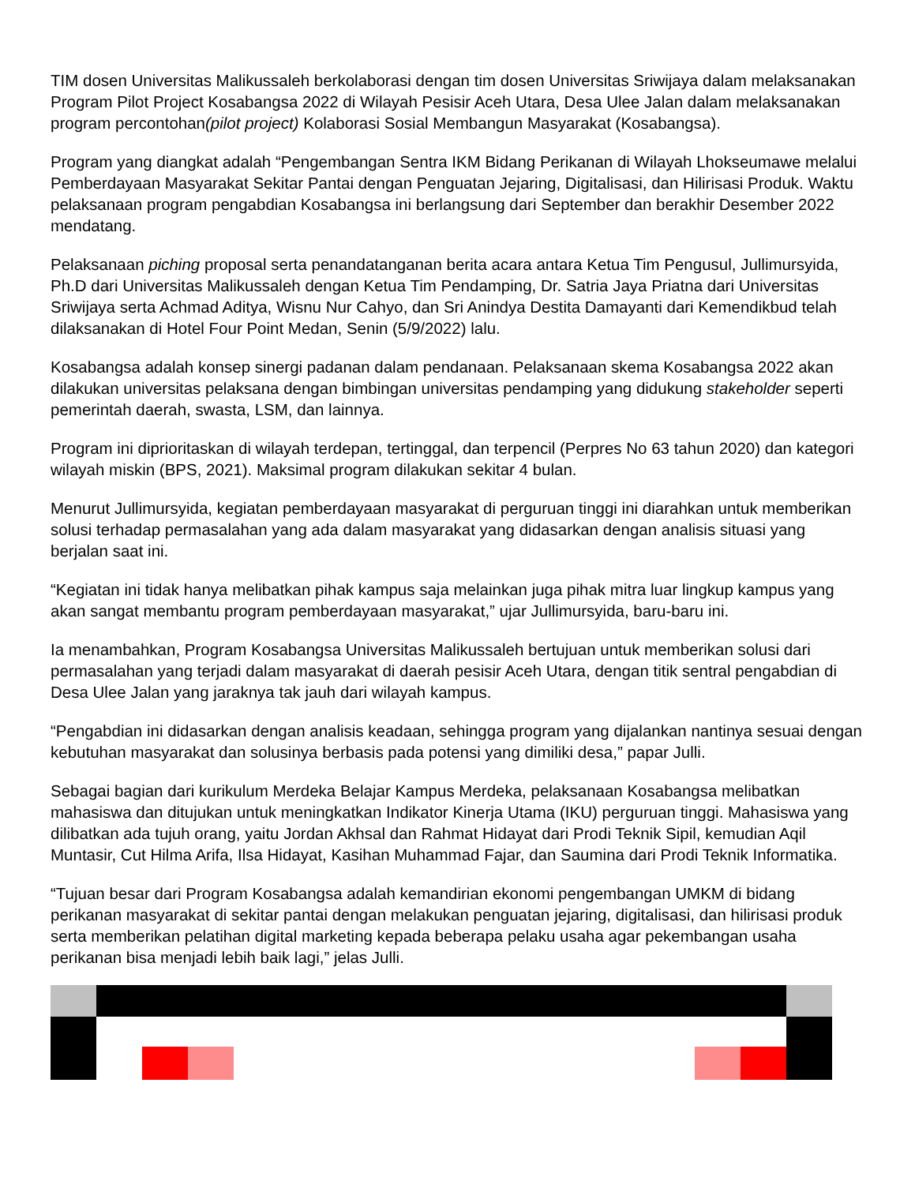TIM dosen Universitas Malikussaleh berkolaborasi dengan tim dosen Universitas Sriwijaya dalam melaksanakan Program Pilot Project Kosabangsa 2022 di Wilayah Pesisir Aceh Utara, Desa Ulee Jalan dalam melaksanakan program percontohan(pilot project) Kolaborasi Sosial Membangun Masyarakat (Kosabangsa).
Program yang diangkat adalah “Pengembangan Sentra IKM Bidang Perikanan di Wilayah Lhokseumawe melalui Pemberdayaan Masyarakat Sekitar Pantai dengan Penguatan Jejaring, Digitalisasi, dan Hilirisasi Produk. Waktu pelaksanaan program pengabdian Kosabangsa ini berlangsung dari September dan berakhir Desember 2022 mendatang.
Pelaksanaan piching proposal serta penandatanganan berita acara antara Ketua Tim Pengusul, Jullimursyida, Ph.D dari Universitas Malikussaleh dengan Ketua Tim Pendamping, Dr. Satria Jaya Priatna dari Universitas Sriwijaya serta Achmad Aditya, Wisnu Nur Cahyo, dan Sri Anindya Destita Damayanti dari Kemendikbud telah dilaksanakan di Hotel Four Point Medan, Senin (5/9/2022) lalu.
Kosabangsa adalah konsep sinergi padanan dalam pendanaan. Pelaksanaan skema Kosabangsa 2022 akan dilakukan universitas pelaksana dengan bimbingan universitas pendamping yang didukung stakeholder seperti pemerintah daerah, swasta, LSM, dan lainnya.
Program ini diprioritaskan di wilayah terdepan, tertinggal, dan terpencil (Perpres No 63 tahun 2020) dan kategori wilayah miskin (BPS, 2021). Maksimal program dilakukan sekitar 4 bulan.
Menurut Jullimursyida, kegiatan pemberdayaan masyarakat di perguruan tinggi ini diarahkan untuk memberikan solusi terhadap permasalahan yang ada dalam masyarakat yang didasarkan dengan analisis situasi yang berjalan saat ini.
“Kegiatan ini tidak hanya melibatkan pihak kampus saja melainkan juga pihak mitra luar lingkup kampus yang akan sangat membantu program pemberdayaan masyarakat,” ujar Jullimursyida, baru-baru ini.
Ia menambahkan, Program Kosabangsa Universitas Malikussaleh bertujuan untuk memberikan solusi dari permasalahan yang terjadi dalam masyarakat di daerah pesisir Aceh Utara, dengan titik sentral pengabdian di Desa Ulee Jalan yang jaraknya tak jauh dari wilayah kampus.
“Pengabdian ini didasarkan dengan analisis keadaan, sehingga program yang dijalankan nantinya sesuai dengan kebutuhan masyarakat dan solusinya berbasis pada potensi yang dimiliki desa,” papar Julli.
Sebagai bagian dari kurikulum Merdeka Belajar Kampus Merdeka, pelaksanaan Kosabangsa melibatkan mahasiswa dan ditujukan untuk meningkatkan Indikator Kinerja Utama (IKU) perguruan tinggi. Mahasiswa yang dilibatkan ada tujuh orang, yaitu Jordan Akhsal dan Rahmat Hidayat dari Prodi Teknik Sipil, kemudian Aqil Muntasir, Cut Hilma Arifa, Ilsa Hidayat, Kasihan Muhammad Fajar, dan Saumina dari Prodi Teknik Informatika.
“Tujuan besar dari Program Kosabangsa adalah kemandirian ekonomi pengembangan UMKM di bidang perikanan masyarakat di sekitar pantai dengan melakukan penguatan jejaring, digitalisasi, dan hilirisasi produk serta memberikan pelatihan digital marketing kepada beberapa pelaku usaha agar pekembangan usaha perikanan bisa menjadi lebih baik lagi,” jelas Julli.